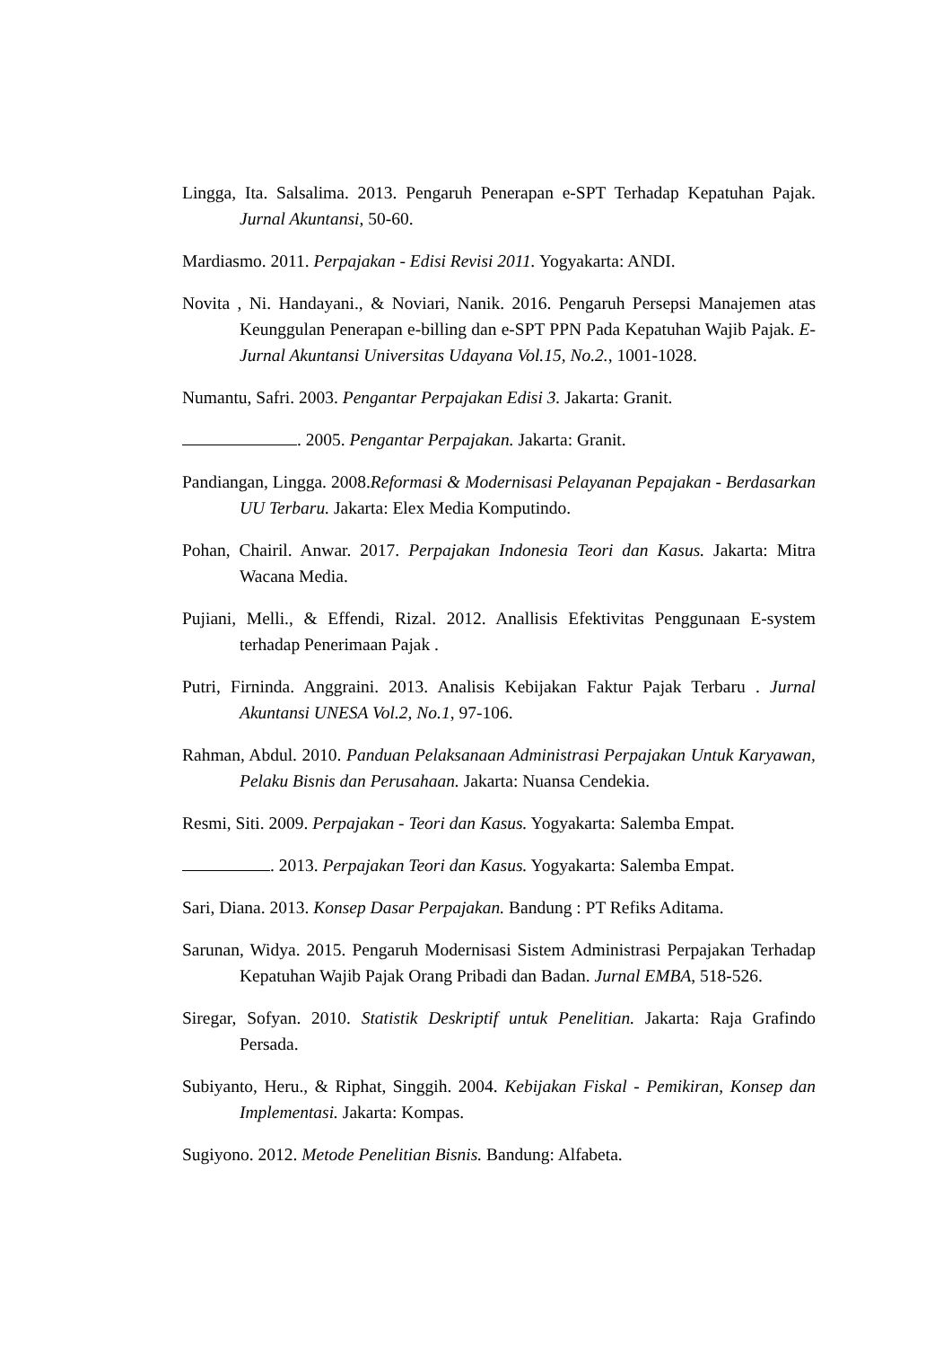Lingga, Ita. Salsalima. 2013. Pengaruh Penerapan e-SPT Terhadap Kepatuhan Pajak. Jurnal Akuntansi, 50-60.
Mardiasmo. 2011. Perpajakan - Edisi Revisi 2011. Yogyakarta: ANDI.
Novita , Ni. Handayani., & Noviari, Nanik. 2016. Pengaruh Persepsi Manajemen atas Keunggulan Penerapan e-billing dan e-SPT PPN Pada Kepatuhan Wajib Pajak. E-Jurnal Akuntansi Universitas Udayana Vol.15, No.2., 1001-1028.
Numantu, Safri. 2003. Pengantar Perpajakan Edisi 3. Jakarta: Granit.
. 2005. Pengantar Perpajakan. Jakarta: Granit.
Pandiangan, Lingga. 2008.Reformasi & Modernisasi Pelayanan Pepajakan - Berdasarkan UU Terbaru. Jakarta: Elex Media Komputindo.
Pohan, Chairil. Anwar. 2017. Perpajakan Indonesia Teori dan Kasus. Jakarta: Mitra Wacana Media.
Pujiani, Melli., & Effendi, Rizal. 2012. Anallisis Efektivitas Penggunaan E-system terhadap Penerimaan Pajak .
Putri, Firninda. Anggraini. 2013. Analisis Kebijakan Faktur Pajak Terbaru . Jurnal Akuntansi UNESA Vol.2, No.1, 97-106.
Rahman, Abdul. 2010. Panduan Pelaksanaan Administrasi Perpajakan Untuk Karyawan, Pelaku Bisnis dan Perusahaan. Jakarta: Nuansa Cendekia.
Resmi, Siti. 2009. Perpajakan - Teori dan Kasus. Yogyakarta: Salemba Empat.
. 2013. Perpajakan Teori dan Kasus. Yogyakarta: Salemba Empat.
Sari, Diana. 2013. Konsep Dasar Perpajakan. Bandung : PT Refiks Aditama.
Sarunan, Widya. 2015. Pengaruh Modernisasi Sistem Administrasi Perpajakan Terhadap Kepatuhan Wajib Pajak Orang Pribadi dan Badan. Jurnal EMBA, 518-526.
Siregar, Sofyan. 2010. Statistik Deskriptif untuk Penelitian. Jakarta: Raja Grafindo Persada.
Subiyanto, Heru., & Riphat, Singgih. 2004. Kebijakan Fiskal - Pemikiran, Konsep dan Implementasi. Jakarta: Kompas.
Sugiyono. 2012. Metode Penelitian Bisnis. Bandung: Alfabeta.